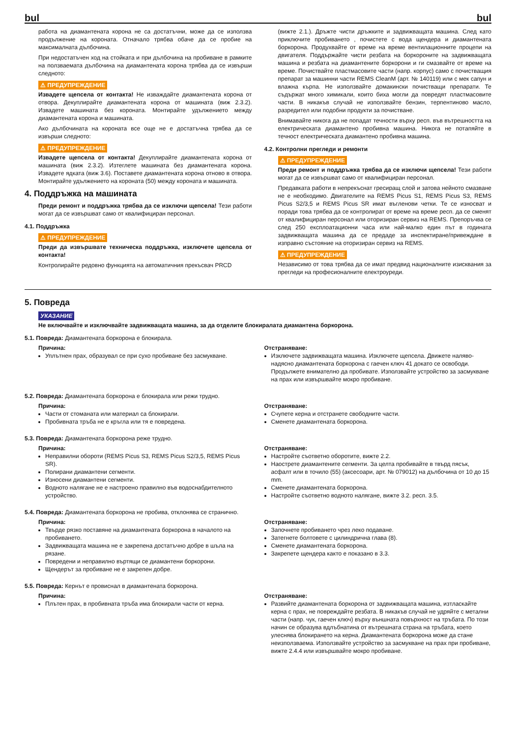bul bul
работа на диамантената корона не са достатъчни, може да се използва продължение на короната. Отначало трябва обаче да се пробие на максималната дълбочина.
При недостатъчен ход на стойката и при дълбочина на пробиване в рамките на ползваемата дълбочина на диамантената корона трябва да се извърши следното:
⚠ ПРЕДУПРЕЖДЕНИЕ
Извадете щепсела от контакта! Не изваждайте диамантената корона от отвора. Декуплирайте диамантената корона от машината (виж 2.3.2). Извадете машината без короната. Монтирайте удължението между диамантената корона и машината.
Ако дълбочината на короната все още не е достатъчна трябва да се извърши следното:
⚠ ПРЕДУПРЕЖДЕНИЕ
Извадете щепсела от контакта! Декуплирайте диамантената корона от машината (виж 2.3.2). Изтеглете машината без диамантената корона. Извадете ядката (виж 3.6). Поставете диамантената корона отново в отвора. Монтирайте удължението на короната (50) между короната и машината.
4. Поддръжка на машината
Преди ремонт и поддръжка трябва да се изключи щепсела! Тези работи могат да се извършват само от квалифициран персонал.
4.1. Поддръжка
⚠ ПРЕДУПРЕЖДЕНИЕ
Преди да извършвате техническа поддръжка, изключете щепсела от контакта!
Контролирайте редовно функцията на автоматичния прекъсвач PRCD
(вижте 2.1.). Дръжте чисти дръжките и задвижващата машина. След като приключите пробиването , почистете с вода щендера и диамантената боркорона. Продухвайте от време на време вентилационните процепи на двигателя. Поддържайте чисти резбата на боркороните на задвижващата машина и резбата на диамантените боркорони и ги смазвайте от време на време. Почиствайте пластмасовите части (напр. корпус) само с почистващия препарат за машинни части REMS CleanM (арт. № 140119) или с мек сапун и влажна кърпа. Не използвайте домакински почистващи препарати. Те съдържат много химикали, които биха могли да повредят пластмасовите части. В никакъв случай не използвайте бензин, терпентиново масло, разредител или подобни продукти за почистване.
Внимавайте никога да не попадат течности върху респ. във вътрешността на електрическата диамантено пробивна машина. Никога не потапяйте в течност електрическата диамантено пробивна машина.
4.2. Контролни прегледи и ремонти
⚠ ПРЕДУПРЕЖДЕНИЕ
Преди ремонт и поддръжка трябва да се изключи щепсела! Тези работи могат да се извършват само от квалифициран персонал.
Предавката работи в непрекъснат гресиращ слой и затова нейното смазване не е необходимо. Двигателите на REMS Picus S1, REMS Picus S3, REMS Picus S2/3,5 и REMS Picus SR имат въгленови четки. Те се износват и поради това трябва да се контролират от време на време респ. да се сменят от квалифициран персонал или оторизиран сервиз на REMS. Препоръчва се след 250 експлоатационни часа или най-малко един път в годината задвижващата машина да се предаде за инспектиране/привеждане в изправно състояние на оторизиран сервиз на REMS.
⚠ ПРЕДУПРЕЖДЕНИЕ
Независимо от това трябва да се имат предвид националните изисквания за прегледи на професионалните електроуреди.
5. Повреда
УКАЗАНИЕ
Не включвайте и изключвайте задвижващата машина, за да отделите блокиралата диамантена боркорона.
5.1. Повреда: Диамантената боркорона е блокирала.
Причина:
Уплътнен прах, образувал се при сухо пробиване без засмукване.
Отстраняване:
Изключете задвижващата машина. Изключете щепсела. Движете наляво-надясно диамантената боркорона с гаечен ключ 41 докато се освободи. Продължете внимателно да пробивате. Използвайте устройство за засмукване на прах или извършвайте мокро пробиване.
5.2. Повреда: Диамантената боркорона е блокирала или режи трудно.
Причина:
Части от стоманата или материал са блокирали.
Пробивната тръба не е кръгла или тя е повредена.
Отстраняване:
Счупете керна и отстранете свободните части.
Сменете диамантената боркорона.
5.3. Повреда: Диамантената боркорона реже трудно.
Причина:
Неправилни обороти (REMS Picus S3, REMS Picus S2/3,5, REMS Picus SR).
Полирани диамантени сегменти.
Износени диамантени сегменти.
Водното налягане не е настроено правилно във водоснабдителното устройство.
Отстраняване:
Настройте съответно оборотите, вижте 2.2.
Наострете диамантените сегменти. За целта пробивайте в твърд пясък, асфалт или в точило (55) (аксесоари, арт. № 079012) на дълбочина от 10 до 15 mm.
Сменете диамантената боркорона.
Настройте съответно водното налягане, вижте 3.2. респ. 3.5.
5.4. Повреда: Диамантената боркорона не пробива, отклонява се странично.
Причина:
Твърде рязко поставяне на диамантената боркорона в началото на пробиването.
Задвижващата машина не е закрепена достатъчно добре в шъла на рязане.
Повредени и неправилно въртящи се диамантени боркорони.
Щендерът за пробиване не е закрепен добре.
Отстраняване:
Започнете пробиването чрез леко подаване.
Затегнете болтовете с цилиндрична глава (8).
Сменете диамантената боркорона.
Закрепете щендера както е показано в 3.3.
5.5. Повреда: Кернът е провиснал в диамантената боркорона.
Причина:
Плътен прах, в пробивната тръба има блокирали части от керна.
Отстраняване:
Развийте диамантената боркорона от задвижващата машина, изтласкайте керна с прах, не повреждайте резбата. В никакъв случай не удряйте с метални части (напр. чук, гаечен ключ) върху външната повърхност на тръбата. По този начин се образува вдлъбнатина от вътрешната страна на тръбата, което улеснява блокирането на керна. Диамантената боркорона може да стане неизползваема. Използвайте устройство за засмукване на прах при пробиване, вижте 2.4.4 или извършвайте мокро пробиване.